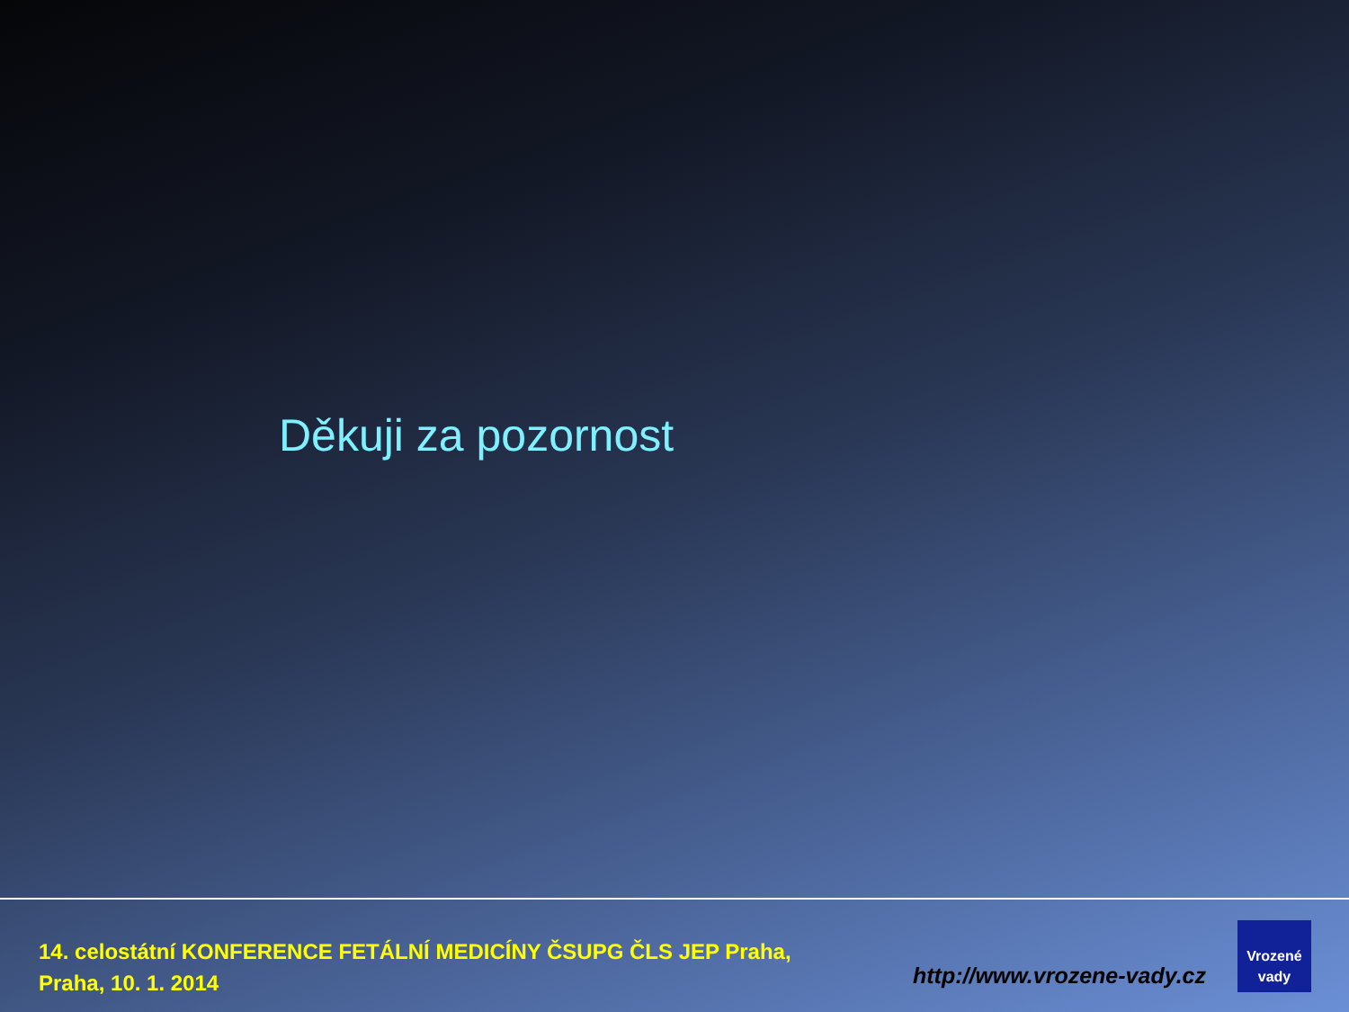Děkuji za pozornost
14. celostátní KONFERENCE FETÁLNÍ MEDICÍNY ČSUPG ČLS JEP Praha,
Praha, 10. 1. 2014
http://www.vrozene-vady.cz
Vrozené
vady